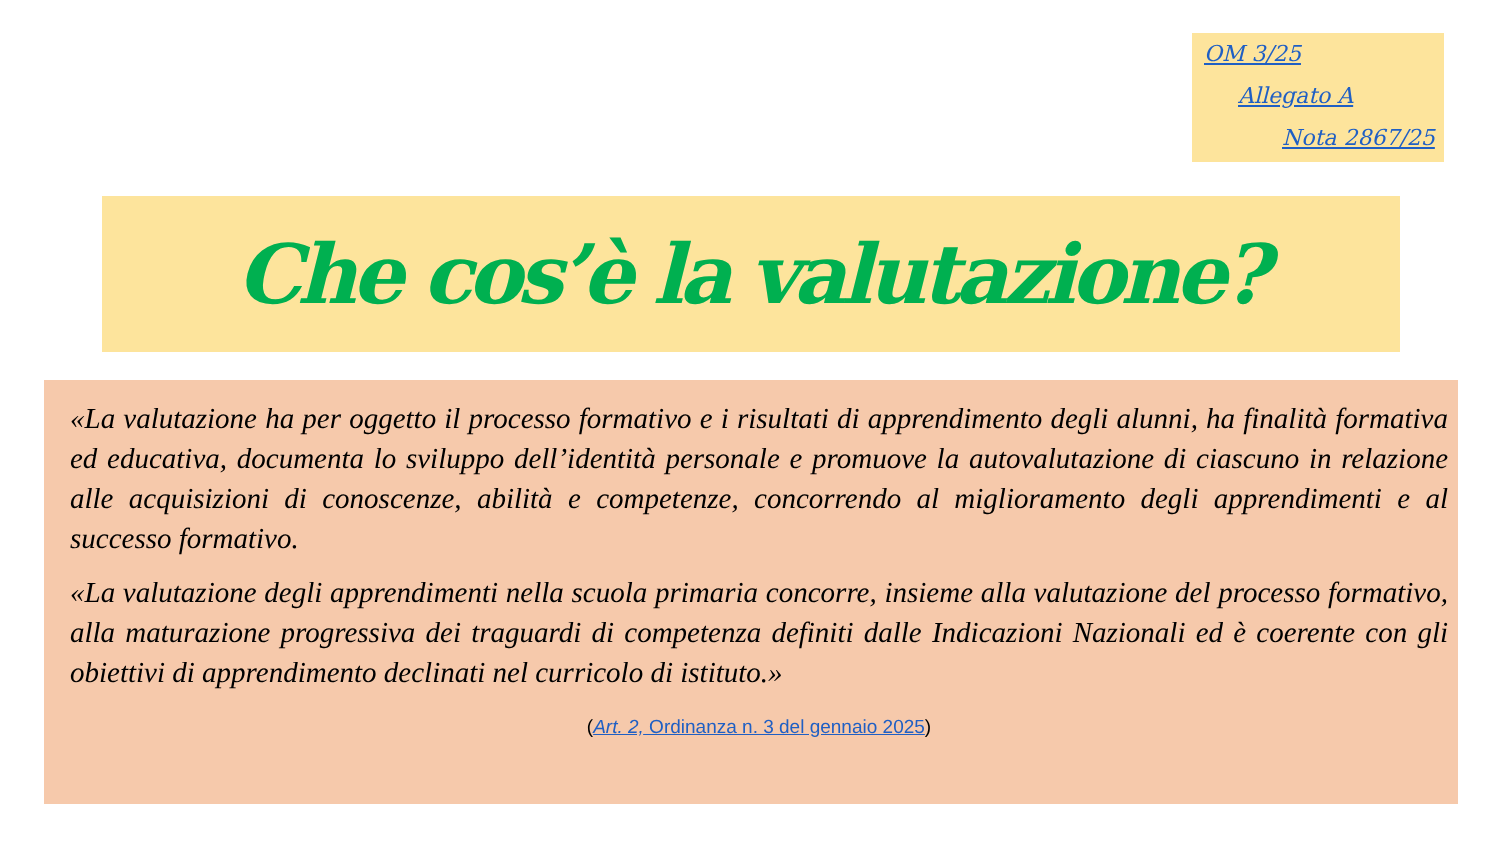OM 3/25
Allegato A
Nota 2867/25
Che cos’è la valutazione?
«La valutazione ha per oggetto il processo formativo e i risultati di apprendimento degli alunni, ha finalità formativa ed educativa, documenta lo sviluppo dell’identità personale e promuove la autovalutazione di ciascuno in relazione alle acquisizioni di conoscenze, abilità e competenze, concorrendo al miglioramento degli apprendimenti e al successo formativo.
«La valutazione degli apprendimenti nella scuola primaria concorre, insieme alla valutazione del processo formativo, alla maturazione progressiva dei traguardi di competenza definiti dalle Indicazioni Nazionali ed è coerente con gli obiettivi di apprendimento declinati nel curricolo di istituto.»
(Art. 2, Ordinanza n. 3 del gennaio 2025)